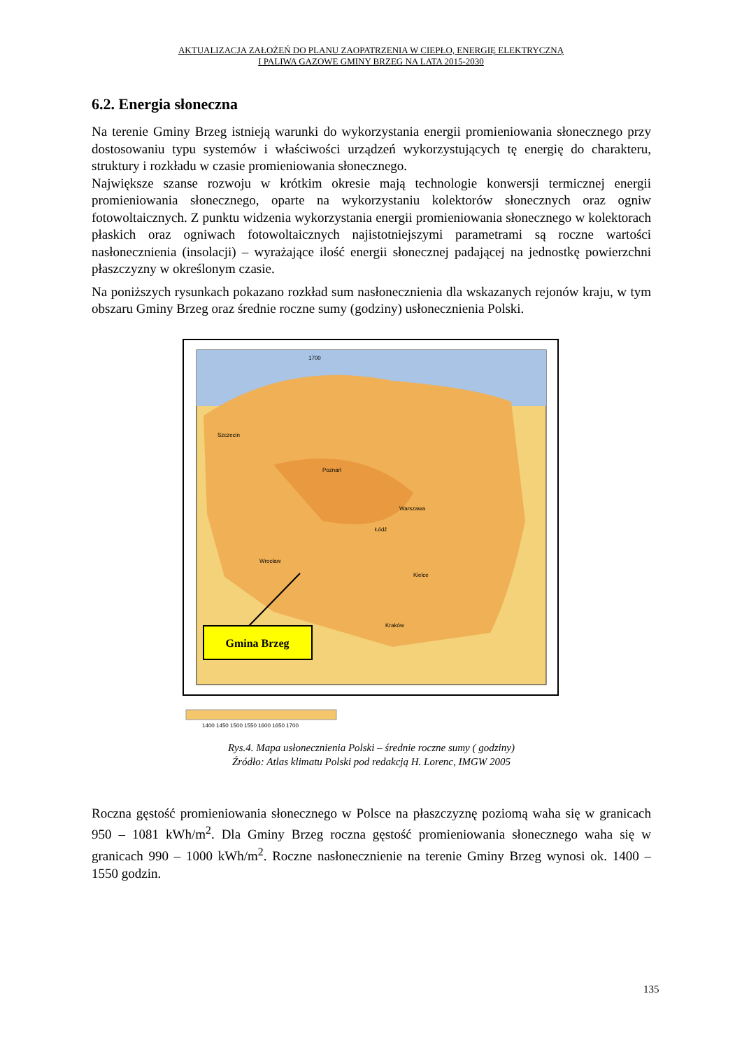AKTUALIZACJA ZAŁOŻEŃ DO PLANU ZAOPATRZENIA W CIEPŁO, ENERGIĘ ELEKTRYCZNĄ
I PALIWA GAZOWE GMINY BRZEG NA LATA 2015-2030
6.2. Energia słoneczna
Na terenie Gminy Brzeg istnieją warunki do wykorzystania energii promieniowania słonecznego przy dostosowaniu typu systemów i właściwości urządzeń wykorzystujących tę energię do charakteru, struktury i rozkładu w czasie promieniowania słonecznego.
Największe szanse rozwoju w krótkim okresie mają technologie konwersji termicznej energii promieniowania słonecznego, oparte na wykorzystaniu kolektorów słonecznych oraz ogniw fotowoltaicznych. Z punktu widzenia wykorzystania energii promieniowania słonecznego w kolektorach płaskich oraz ogniwach fotowoltaicznych najistotniejszymi parametrami są roczne wartości nasłonecznienia (insolacji) – wyrażające ilość energii słonecznej padającej na jednostkę powierzchni płaszczyzny w określonym czasie.
Na poniższych rysunkach pokazano rozkład sum nasłonecznienia dla wskazanych rejonów kraju, w tym obszaru Gminy Brzeg oraz średnie roczne sumy (godziny) usłonecznienia Polski.
Gmina Brzeg
1700
Poznań
Warszawa
Łódź
Wrocław
Kielce
Kraków
Szczecin
1400 1450 1500 1550 1600 1650 1700
Rys.4. Mapa usłonecznienia Polski – średnie roczne sumy ( godziny)
Źródło: Atlas klimatu Polski pod redakcją H. Lorenc, IMGW 2005
Roczna gęstość promieniowania słonecznego w Polsce na płaszczyznę poziomą waha się w granicach 950 – 1081 kWh/m<sup>2</sup>. Dla Gminy Brzeg roczna gęstość promieniowania słonecznego waha się w granicach 990 – 1000 kWh/m<sup>2</sup>. Roczne nasłonecznienie na terenie Gminy Brzeg wynosi ok. 1400 – 1550 godzin.
135